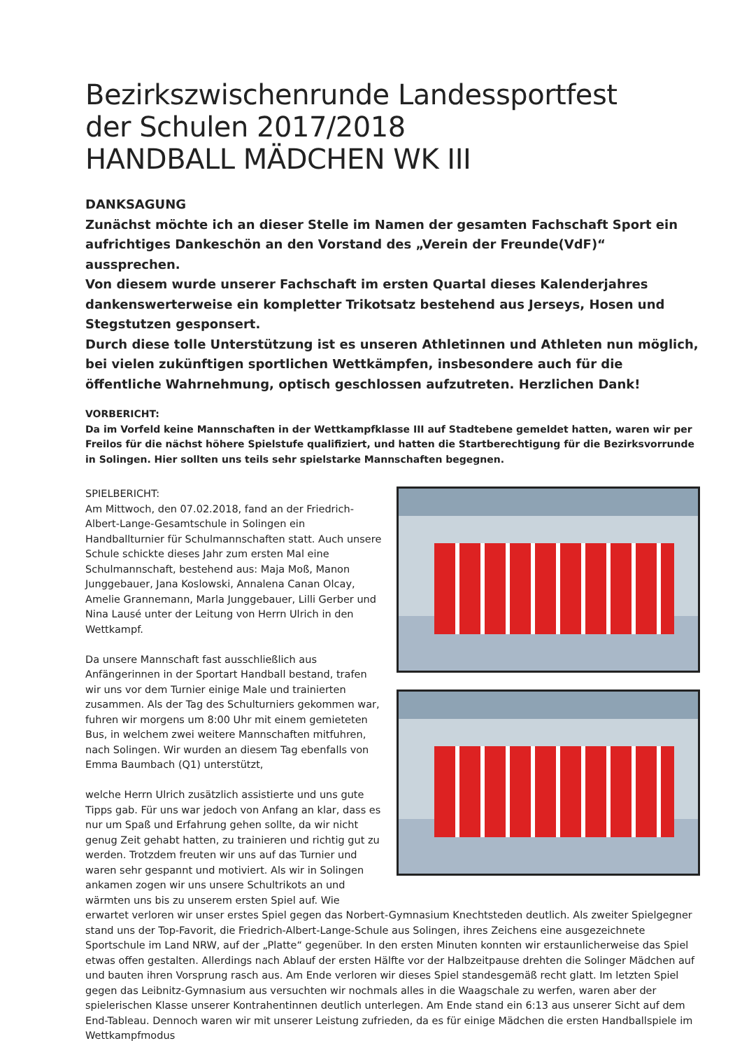Bezirkszwischenrunde Landessportfest
der Schulen 2017/2018
HANDBALL MÄDCHEN WK III
DANKSAGUNG
Zunächst möchte ich an dieser Stelle im Namen der gesamten Fachschaft Sport ein aufrichtiges Dankeschön an den Vorstand des „Verein der Freunde(VdF)“ aussprechen.
Von diesem wurde unserer Fachschaft im ersten Quartal dieses Kalenderjahres dankenswerterweise ein kompletter Trikotsatz bestehend aus Jerseys, Hosen und Stegstutzen gesponsert.
Durch diese tolle Unterstützung ist es unseren Athletinnen und Athleten nun möglich, bei vielen zukünftigen sportlichen Wettkämpfen, insbesondere auch für die öffentliche Wahrnehmung, optisch geschlossen aufzutreten. Herzlichen Dank!
VORBERICHT:
Da im Vorfeld keine Mannschaften in der Wettkampfklasse III auf Stadtebene gemeldet hatten, waren wir per Freilos für die nächst höhere Spielstufe qualifiziert, und hatten die Startberechtigung für die Bezirksvorrunde in Solingen. Hier sollten uns teils sehr spielstarke Mannschaften begegnen.
SPIELBERICHT:
Am Mittwoch, den 07.02.2018, fand an der Friedrich-Albert-Lange-Gesamtschule in Solingen ein Handballturnier für Schulmannschaften statt. Auch unsere Schule schickte dieses Jahr zum ersten Mal eine Schulmannschaft, bestehend aus: Maja Moß, Manon Junggebauer, Jana Koslowski, Annalena Canan Olcay, Amelie Grannemann, Marla Junggebauer, Lilli Gerber und Nina Lausé unter der Leitung von Herrn Ulrich in den Wettkampf.
Da unsere Mannschaft fast ausschließlich aus Anfängerinnen in der Sportart Handball bestand, trafen wir uns vor dem Turnier einige Male und trainierten zusammen. Als der Tag des Schulturniers gekommen war, fuhren wir morgens um 8:00 Uhr mit einem gemieteten Bus, in welchem zwei weitere Mannschaften mitfuhren, nach Solingen. Wir wurden an diesem Tag ebenfalls von Emma Baumbach (Q1) unterstützt,
welche Herrn Ulrich zusätzlich assistierte und uns gute Tipps gab. Für uns war jedoch von Anfang an klar, dass es nur um Spaß und Erfahrung gehen sollte, da wir nicht genug Zeit gehabt hatten, zu trainieren und richtig gut zu werden. Trotzdem freuten wir uns auf das Turnier und waren sehr gespannt und motiviert. Als wir in Solingen ankamen zogen wir uns unsere Schultrikots an und wärmten uns bis zu unserem ersten Spiel auf. Wie erwartet verloren wir unser erstes Spiel gegen das Norbert-Gymnasium Knechtsteden deutlich. Als zweiter Spielgegner stand uns der Top-Favorit, die Friedrich-Albert-Lange-Schule aus Solingen, ihres Zeichens eine ausgezeichnete Sportschule im Land NRW, auf der „Platte“ gegenüber. In den ersten Minuten konnten wir erstaunlicherweise das Spiel etwas offen gestalten. Allerdings nach Ablauf der ersten Hälfte vor der Halbzeitpause drehten die Solinger Mädchen auf und bauten ihren Vorsprung rasch aus. Am Ende verloren wir dieses Spiel standesgemäß recht glatt. Im letzten Spiel gegen das Leibnitz-Gymnasium aus versuchten wir nochmals alles in die Waagschale zu werfen, waren aber der spielerischen Klasse unserer Kontrahentinnen deutlich unterlegen. Am Ende stand ein 6:13 aus unserer Sicht auf dem End-Tableau. Dennoch waren wir mit unserer Leistung zufrieden, da es für einige Mädchen die ersten Handballspiele im Wettkampfmodus